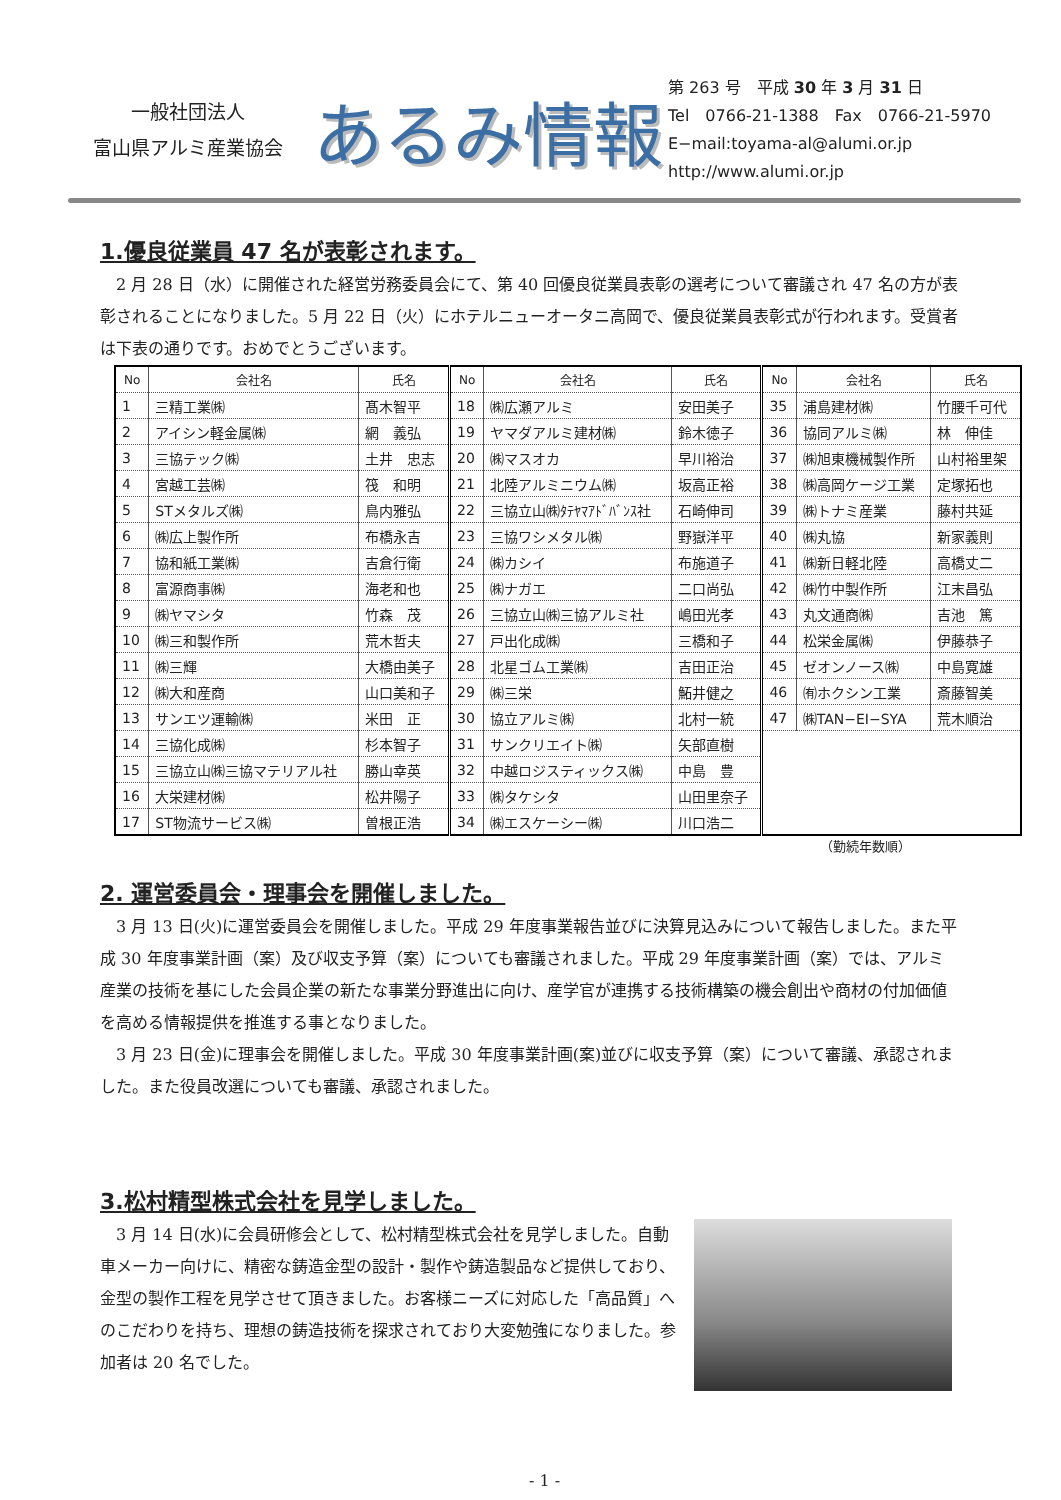一般社団法人
富山県アルミ産業協会
あるみ情報
第 263 号　平成 30 年 3 月 31 日
Tel　0766-21-1388　Fax　0766-21-5970
E−mail:toyama-al@alumi.or.jp
http://www.alumi.or.jp
1.優良従業員 47 名が表彰されます。
　2 月 28 日（水）に開催された経営労務委員会にて、第 40 回優良従業員表彰の選考について審議され 47 名の方が表彰されることになりました。5 月 22 日（火）にホテルニューオータニ高岡で、優良従業員表彰式が行われます。受賞者は下表の通りです。おめでとうございます。
| No | 会社名 | 氏名 | No | 会社名 | 氏名 | No | 会社名 | 氏名 |
| --- | --- | --- | --- | --- | --- | --- | --- | --- |
| 1 | 三精工業㈱ | 髙木智平 | 18 | ㈱広瀬アルミ | 安田美子 | 35 | 浦島建材㈱ | 竹腰千可代 |
| 2 | アイシン軽金属㈱ | 網 義弘 | 19 | ヤマダアルミ建材㈱ | 鈴木徳子 | 36 | 協同アルミ㈱ | 林 伸佳 |
| 3 | 三協テック㈱ | 土井 忠志 | 20 | ㈱マスオカ | 早川裕治 | 37 | ㈱旭東機械製作所 | 山村裕里架 |
| 4 | 宮越工芸㈱ | 筏 和明 | 21 | 北陸アルミニウム㈱ | 坂高正裕 | 38 | ㈱高岡ケージ工業 | 定塚拓也 |
| 5 | STメタルズ㈱ | 鳥内雅弘 | 22 | 三協立山㈱ﾀﾃﾔﾏｱﾄﾞﾊﾞﾝｽ社 | 石崎伸司 | 39 | ㈱トナミ産業 | 藤村共延 |
| 6 | ㈱広上製作所 | 布橋永吉 | 23 | 三協ワシメタル㈱ | 野嶽洋平 | 40 | ㈱丸協 | 新家義則 |
| 7 | 協和紙工業㈱ | 吉倉行衛 | 24 | ㈱カシイ | 布施道子 | 41 | ㈱新日軽北陸 | 高橋丈二 |
| 8 | 富源商事㈱ | 海老和也 | 25 | ㈱ナガエ | 二口尚弘 | 42 | ㈱竹中製作所 | 江末昌弘 |
| 9 | ㈱ヤマシタ | 竹森 茂 | 26 | 三協立山㈱三協アルミ社 | 嶋田光孝 | 43 | 丸文通商㈱ | 吉池 篤 |
| 10 | ㈱三和製作所 | 荒木哲夫 | 27 | 戸出化成㈱ | 三橋和子 | 44 | 松栄金属㈱ | 伊藤恭子 |
| 11 | ㈱三輝 | 大橋由美子 | 28 | 北星ゴム工業㈱ | 吉田正治 | 45 | ゼオンノース㈱ | 中島寛雄 |
| 12 | ㈱大和産商 | 山口美和子 | 29 | ㈱三栄 | 鮖井健之 | 46 | ㈲ホクシン工業 | 斎藤智美 |
| 13 | サンエツ運輸㈱ | 米田 正 | 30 | 協立アルミ㈱ | 北村一統 | 47 | ㈱TAN−EI−SYA | 荒木順治 |
| 14 | 三協化成㈱ | 杉本智子 | 31 | サンクリエイト㈱ | 矢部直樹 | | | |
| 15 | 三協立山㈱三協マテリアル社 | 勝山幸英 | 32 | 中越ロジスティックス㈱ | 中島 豊 | | | |
| 16 | 大栄建材㈱ | 松井陽子 | 33 | ㈱タケシタ | 山田里奈子 | | | |
| 17 | ST物流サービス㈱ | 曽根正浩 | 34 | ㈱エスケーシー㈱ | 川口浩二 | | | |
（勤続年数順）
2. 運営委員会・理事会を開催しました。
　3 月 13 日(火)に運営委員会を開催しました。平成 29 年度事業報告並びに決算見込みについて報告しました。また平成 30 年度事業計画（案）及び収支予算（案）についても審議されました。平成 29 年度事業計画（案）では、アルミ産業の技術を基にした会員企業の新たな事業分野進出に向け、産学官が連携する技術構築の機会創出や商材の付加価値を高める情報提供を推進する事となりました。
　3 月 23 日(金)に理事会を開催しました。平成 30 年度事業計画(案)並びに収支予算（案）について審議、承認されました。また役員改選についても審議、承認されました。
3.松村精型株式会社を見学しました。
　3 月 14 日(水)に会員研修会として、松村精型株式会社を見学しました。自動車メーカー向けに、精密な鋳造金型の設計・製作や鋳造製品など提供しており、金型の製作工程を見学させて頂きました。お客様ニーズに対応した「高品質」へのこだわりを持ち、理想の鋳造技術を探求されており大変勉強になりました。参加者は 20 名でした。
- 1 -